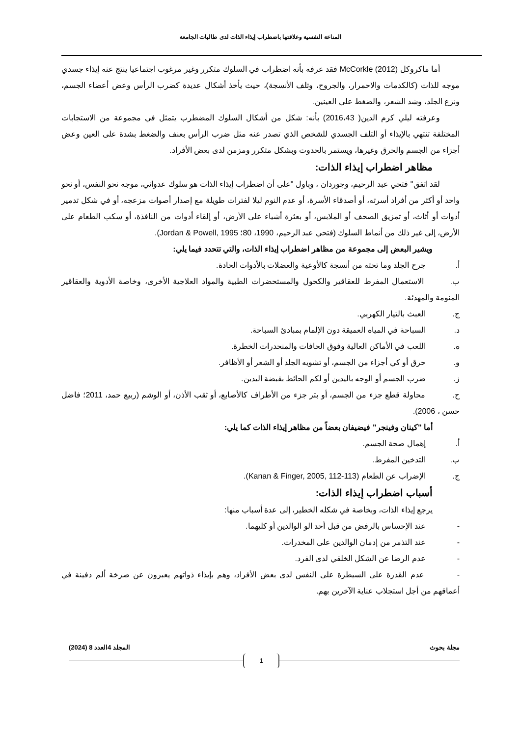المناعة النفسية وعلاقتها باضطراب إيذاء الذات لدى طالبات الجامعة
أما ماكروكل McCorkle (2012) فقد عرفه بأنه اضطراب في السلوك متكرر وغير مرغوب اجتماعيا ينتج عنه إيذاء جسدي موجه للذات (كالكدمات والاحمرار، والجروح، وتلف الأنسجة)، حيث يأخذ أشكال عديدة كضرب الرأس وعض أعضاء الجسم، ونزع الجلد، وشد الشعر، والضغط على العينين.
وعرفته ليلي كرم الدين( 2016،43) بأنه: شكل من أشكال السلوك المضطرب يتمثل في مجموعة من الاستجابات المختلفة تنتهي بالإيذاء أو التلف الجسدي للشخص الذي تصدر عنه مثل ضرب الرأس بعنف والضغط بشدة على العين وعض أجزاء من الجسم والحرق وغيرها، ويستمر بالحدوث وبشكل متكرر ومزمن لدى بعض الأفراد.
مظاهر اضطراب إيذاء الذات:
لقد اتفق" فتحي عبد الرحيم، وجوردان ، وباول "على أن اضطراب إيذاء الذات هو سلوك عدواني، موجه نحو النفس، أو نحو واحد أو أكثر من أفراد أسرته، أو أصدقاء الأسرة، أو عدم النوم ليلا لفترات طويلة مع إصدار أصوات مزعجه، أو في شكل تدمير أدوات أو أثاث، أو تمزيق الصحف أو الملابس، أو بعثرة أشياء على الأرض، أو إلقاء أدوات من النافذة، أو سكب الطعام على الأرض، إلى غير ذلك من أنماط السلوك (فتحي عبد الرحيم، 1990، 80؛ Jordan & Powell, 1995).
ويشير البعض إلى مجموعة من مظاهر اضطراب إيذاء الذات، والتي تتحدد فيما يلي:
أ. جرح الجلد وما تحته من أنسجة كالأوعية والعضلات بالأدوات الحادة.
ب. الاستعمال المفرط للعقاقير والكحول والمستحضرات الطبية والمواد العلاجية الأخرى، وخاصة الأدوية والعقاقير المنومة والمهدئة.
ج. العبث بالتيار الكهربي.
د. السباحة في المياه العميقة دون الإلمام بمبادئ السباحة.
ه. اللعب في الأماكن العالية وفوق الحافات والمنحدرات الخطرة.
و. حرق أو كي أجزاء من الجسم، أو تشويه الجلد أو الشعر أو الأظافر.
ز. ضرب الجسم أو الوجه باليدين أو لكم الحائط بقبضة اليدين.
ح. محاولة قطع جزء من الجسم، أو بتر جزء من الأطراف كالأصابع، أو ثقب الأذن، أو الوشم (ربيع حمد، 2011؛ فاضل حسن ، 2006).
أما "كينان وفينجر" فيضيفان بعضاً من مظاهر إيذاء الذات كما يلي:
أ. إهمال صحة الجسم.
ب. التدخين المفرط.
ج. الإضراب عن الطعام (Kanan & Finger, 2005, 112-113).
أسباب اضطراب إيذاء الذات:
يرجع إيذاء الذات، وبخاصة في شكله الخطير، إلى عدة أسباب منها:
- عند الإحساس بالرفض من قبل أحد الو الوالدين أو كليهما.
- عند التذمر من إدمان الوالدين على المخدرات.
- عدم الرضا عن الشكل الخلقي لدى الفرد.
- عدم القدرة على السيطرة على النفس لدى بعض الأفراد، وهم بإيذاء ذواتهم يعبرون عن صرخة ألم دفينة في أعماقهم من أجل استجلاب عناية الآخرين بهم.
مجلة بحوث المجلد 4العدد 8 (2024)
1